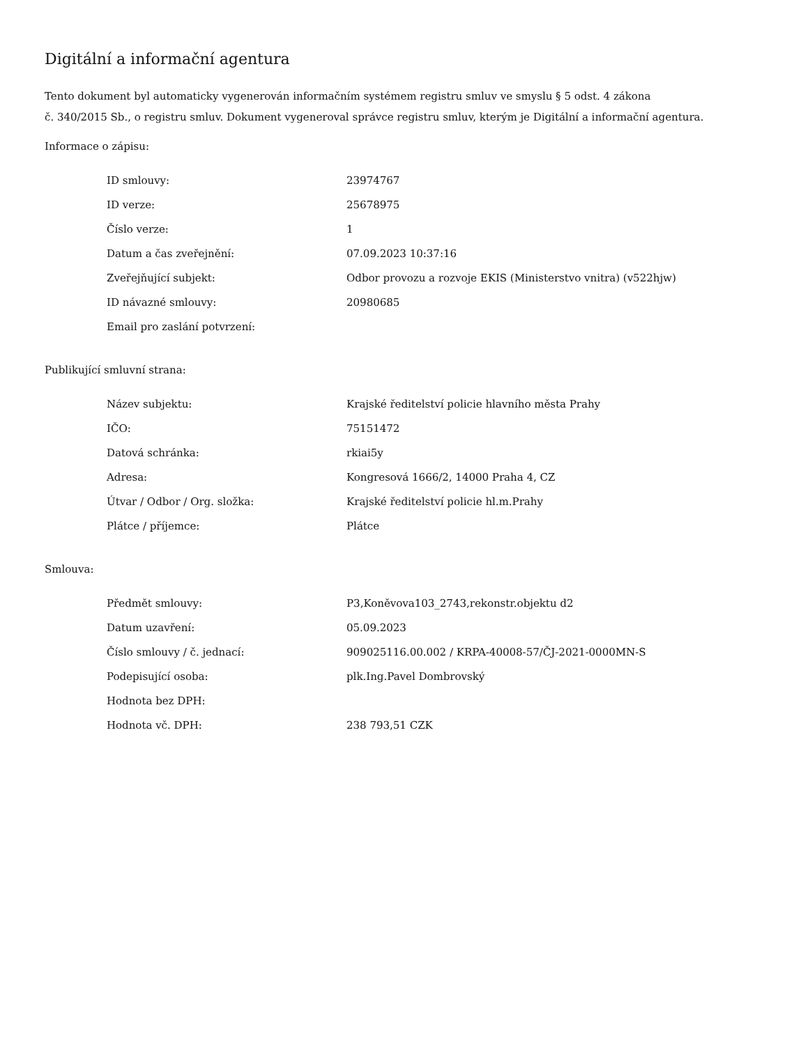Digitální a informační agentura
Tento dokument byl automaticky vygenerován informačním systémem registru smluv ve smyslu § 5 odst. 4 zákona
č. 340/2015 Sb., o registru smluv. Dokument vygeneroval správce registru smluv, kterým je Digitální a informační agentura.
Informace o zápisu:
| ID smlouvy: | 23974767 |
| ID verze: | 25678975 |
| Číslo verze: | 1 |
| Datum a čas zveřejnění: | 07.09.2023 10:37:16 |
| Zveřejňující subjekt: | Odbor provozu a rozvoje EKIS (Ministerstvo vnitra) (v522hjw) |
| ID návazné smlouvy: | 20980685 |
| Email pro zaslání potvrzení: | |
Publikující smluvní strana:
| Název subjektu: | Krajské ředitelství policie hlavního města Prahy |
| IČO: | 75151472 |
| Datová schránka: | rkiai5y |
| Adresa: | Kongresová 1666/2, 14000 Praha 4, CZ |
| Útvar / Odbor / Org. složka: | Krajské ředitelství policie hl.m.Prahy |
| Plátce / příjemce: | Plátce |
Smlouva:
| Předmět smlouvy: | P3,Koněvova103_2743,rekonstr.objektu d2 |
| Datum uzavření: | 05.09.2023 |
| Číslo smlouvy / č. jednací: | 909025116.00.002 / KRPA-40008-57/ČJ-2021-0000MN-S |
| Podepisující osoba: | plk.Ing.Pavel Dombrovský |
| Hodnota bez DPH: | |
| Hodnota vč. DPH: | 238 793,51 CZK |